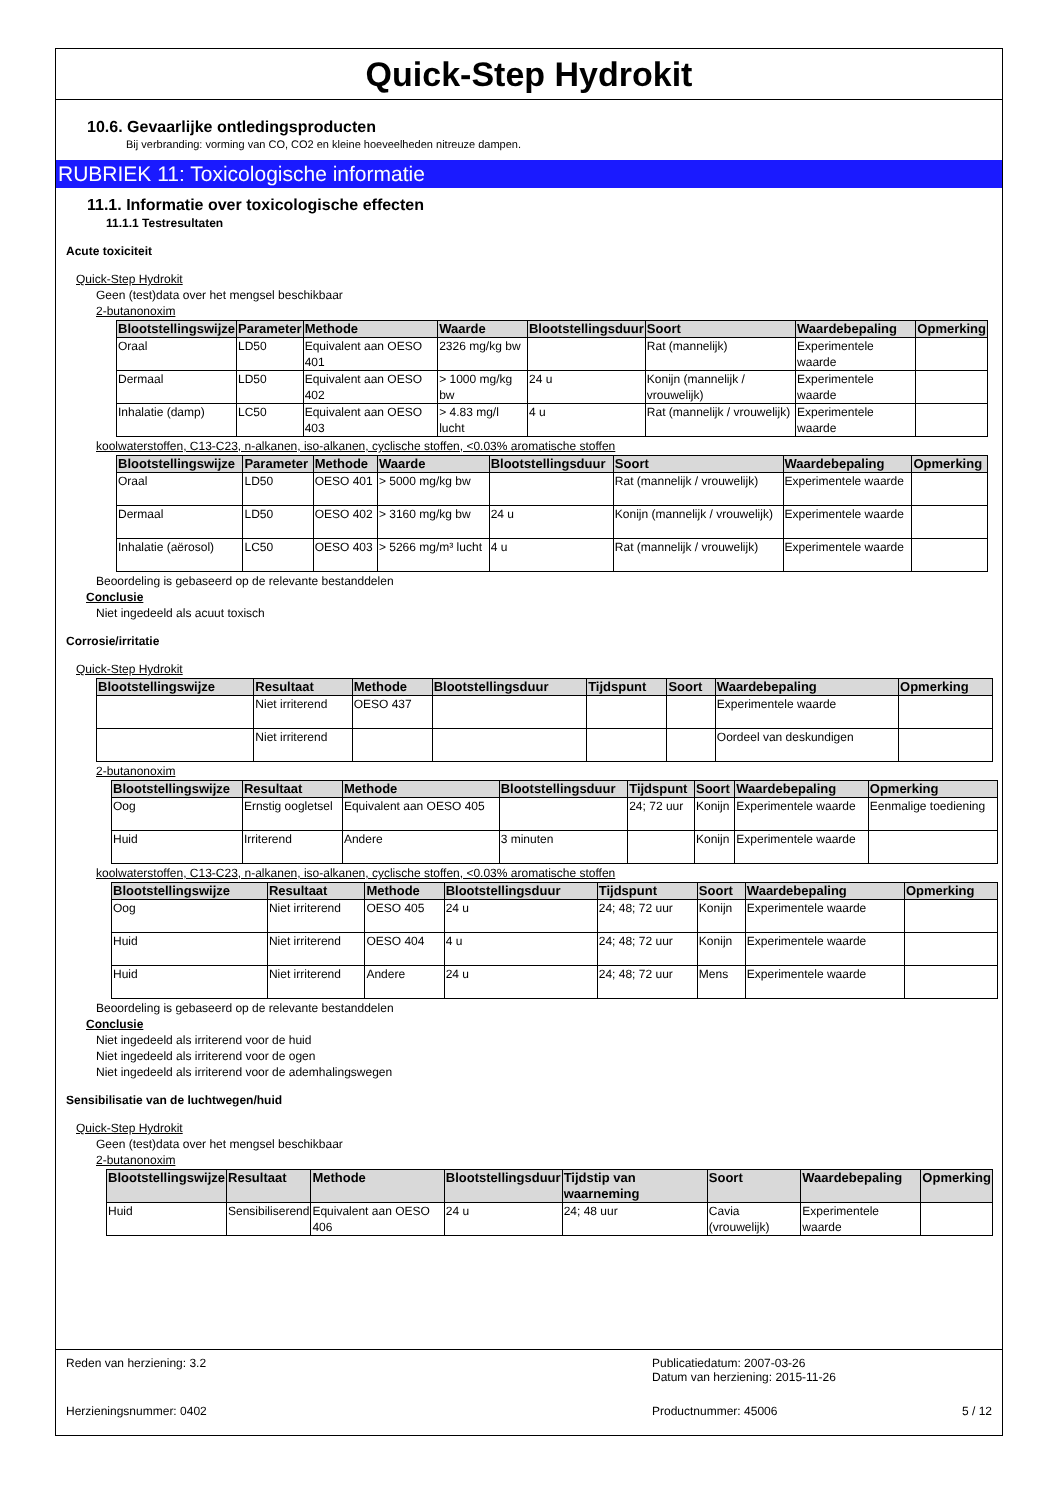Quick-Step Hydrokit
10.6. Gevaarlijke ontledingsproducten
Bij verbranding: vorming van CO, CO2 en kleine hoeveelheden nitreuze dampen.
RUBRIEK 11: Toxicologische informatie
11.1. Informatie over toxicologische effecten
11.1.1 Testresultaten
Acute toxiciteit
Quick-Step Hydrokit
Geen (test)data over het mengsel beschikbaar
2-butanonoxim
| Blootstellingswijze | Parameter | Methode | Waarde | Blootstellingsduur | Soort | Waardebepaling | Opmerking |
| --- | --- | --- | --- | --- | --- | --- | --- |
| Oraal | LD50 | Equivalent aan OESO 401 | 2326 mg/kg bw | | Rat (mannelijk) | Experimentele waarde | |
| Dermaal | LD50 | Equivalent aan OESO 402 | > 1000 mg/kg bw | 24 u | Konijn (mannelijk / vrouwelijk) | Experimentele waarde | |
| Inhalatie (damp) | LC50 | Equivalent aan OESO 403 | > 4.83 mg/l lucht | 4 u | Rat (mannelijk / vrouwelijk) | Experimentele waarde | |
koolwaterstoffen, C13-C23, n-alkanen, iso-alkanen, cyclische stoffen, <0.03% aromatische stoffen
| Blootstellingswijze | Parameter | Methode | Waarde | Blootstellingsduur | Soort | Waardebepaling | Opmerking |
| --- | --- | --- | --- | --- | --- | --- | --- |
| Oraal | LD50 | OESO 401 | > 5000 mg/kg bw | | Rat (mannelijk / vrouwelijk) | Experimentele waarde | |
| Dermaal | LD50 | OESO 402 | > 3160 mg/kg bw | 24 u | Konijn (mannelijk / vrouwelijk) | Experimentele waarde | |
| Inhalatie (aërosol) | LC50 | OESO 403 | > 5266 mg/m³ lucht | 4 u | Rat (mannelijk / vrouwelijk) | Experimentele waarde | |
Beoordeling is gebaseerd op de relevante bestanddelen
Conclusie
Niet ingedeeld als acuut toxisch
Corrosie/irritatie
Quick-Step Hydrokit
| Blootstellingswijze | Resultaat | Methode | Blootstellingsduur | Tijdspunt | Soort | Waardebepaling | Opmerking |
| --- | --- | --- | --- | --- | --- | --- | --- |
| | Niet irriterend | OESO 437 | | | | Experimentele waarde | |
| | Niet irriterend | | | | | Oordeel van deskundigen | |
2-butanonoxim
| Blootstellingswijze | Resultaat | Methode | Blootstellingsduur | Tijdspunt | Soort | Waardebepaling | Opmerking |
| --- | --- | --- | --- | --- | --- | --- | --- |
| Oog | Ernstig oogletsel | Equivalent aan OESO 405 | | 24; 72 uur | Konijn | Experimentele waarde | Eenmalige toediening |
| Huid | Irriterend | Andere | 3 minuten | | Konijn | Experimentele waarde | |
koolwaterstoffen, C13-C23, n-alkanen, iso-alkanen, cyclische stoffen, <0.03% aromatische stoffen
| Blootstellingswijze | Resultaat | Methode | Blootstellingsduur | Tijdspunt | Soort | Waardebepaling | Opmerking |
| --- | --- | --- | --- | --- | --- | --- | --- |
| Oog | Niet irriterend | OESO 405 | 24 u | 24; 48; 72 uur | Konijn | Experimentele waarde | |
| Huid | Niet irriterend | OESO 404 | 4 u | 24; 48; 72 uur | Konijn | Experimentele waarde | |
| Huid | Niet irriterend | Andere | 24 u | 24; 48; 72 uur | Mens | Experimentele waarde | |
Beoordeling is gebaseerd op de relevante bestanddelen
Conclusie
Niet ingedeeld als irriterend voor de huid
Niet ingedeeld als irriterend voor de ogen
Niet ingedeeld als irriterend voor de ademhalingswegen
Sensibilisatie van de luchtwegen/huid
Quick-Step Hydrokit
Geen (test)data over het mengsel beschikbaar
2-butanonoxim
| Blootstellingswijze | Resultaat | Methode | Blootstellingsduur | Tijdstip van waarneming | Soort | Waardebepaling | Opmerking |
| --- | --- | --- | --- | --- | --- | --- | --- |
| Huid | Sensibiliserend | Equivalent aan OESO 406 | 24 u | 24; 48 uur | Cavia (vrouwelijk) | Experimentele waarde | |
Reden van herziening: 3.2 Publicatiedatum: 2007-03-26
Datum van herziening: 2015-11-26
Herzieningsnummer: 0402 Productnummer: 45006 5 / 12